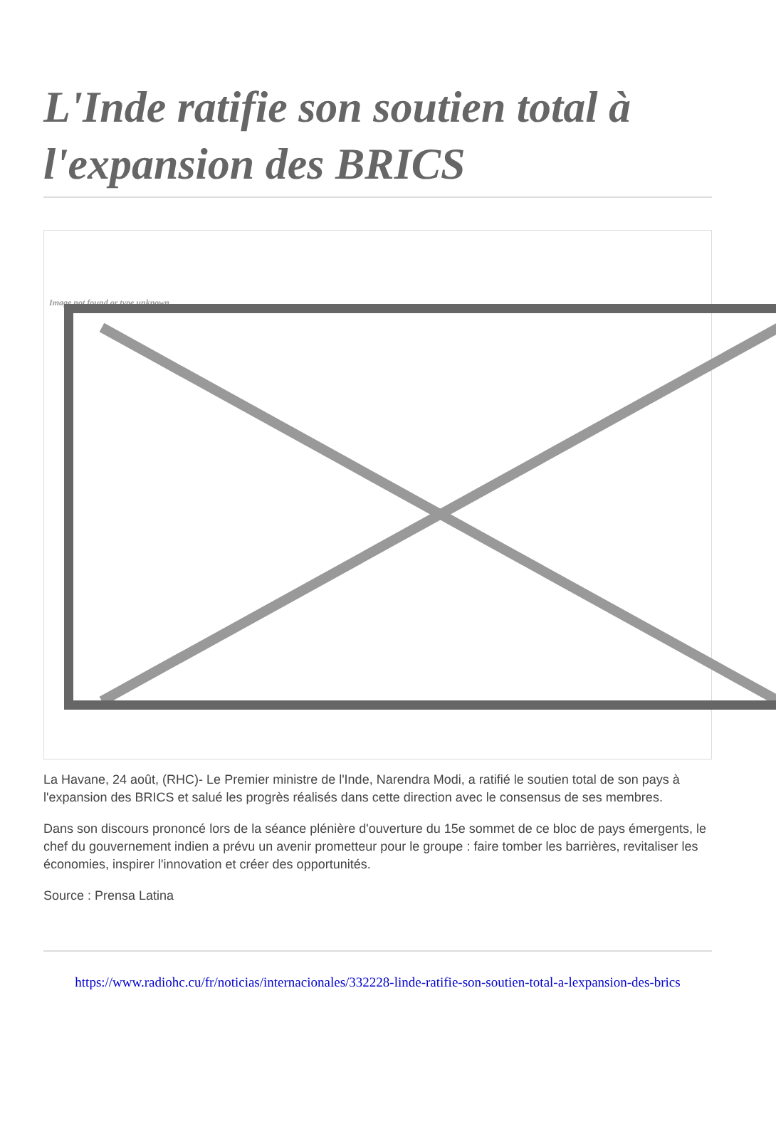L'Inde ratifie son soutien total à l'expansion des BRICS
Image not found or type unknown
La Havane, 24 août, (RHC)- Le Premier ministre de l'Inde, Narendra Modi, a ratifié le soutien total de son pays à l'expansion des BRICS et salué les progrès réalisés dans cette direction avec le consensus de ses membres.
Dans son discours prononcé lors de la séance plénière d'ouverture du 15e sommet de ce bloc de pays émergents, le chef du gouvernement indien a prévu un avenir prometteur pour le groupe : faire tomber les barrières, revitaliser les économies, inspirer l'innovation et créer des opportunités.
Source : Prensa Latina
https://www.radiohc.cu/fr/noticias/internacionales/332228-linde-ratifie-son-soutien-total-a-lexpansion-des-brics